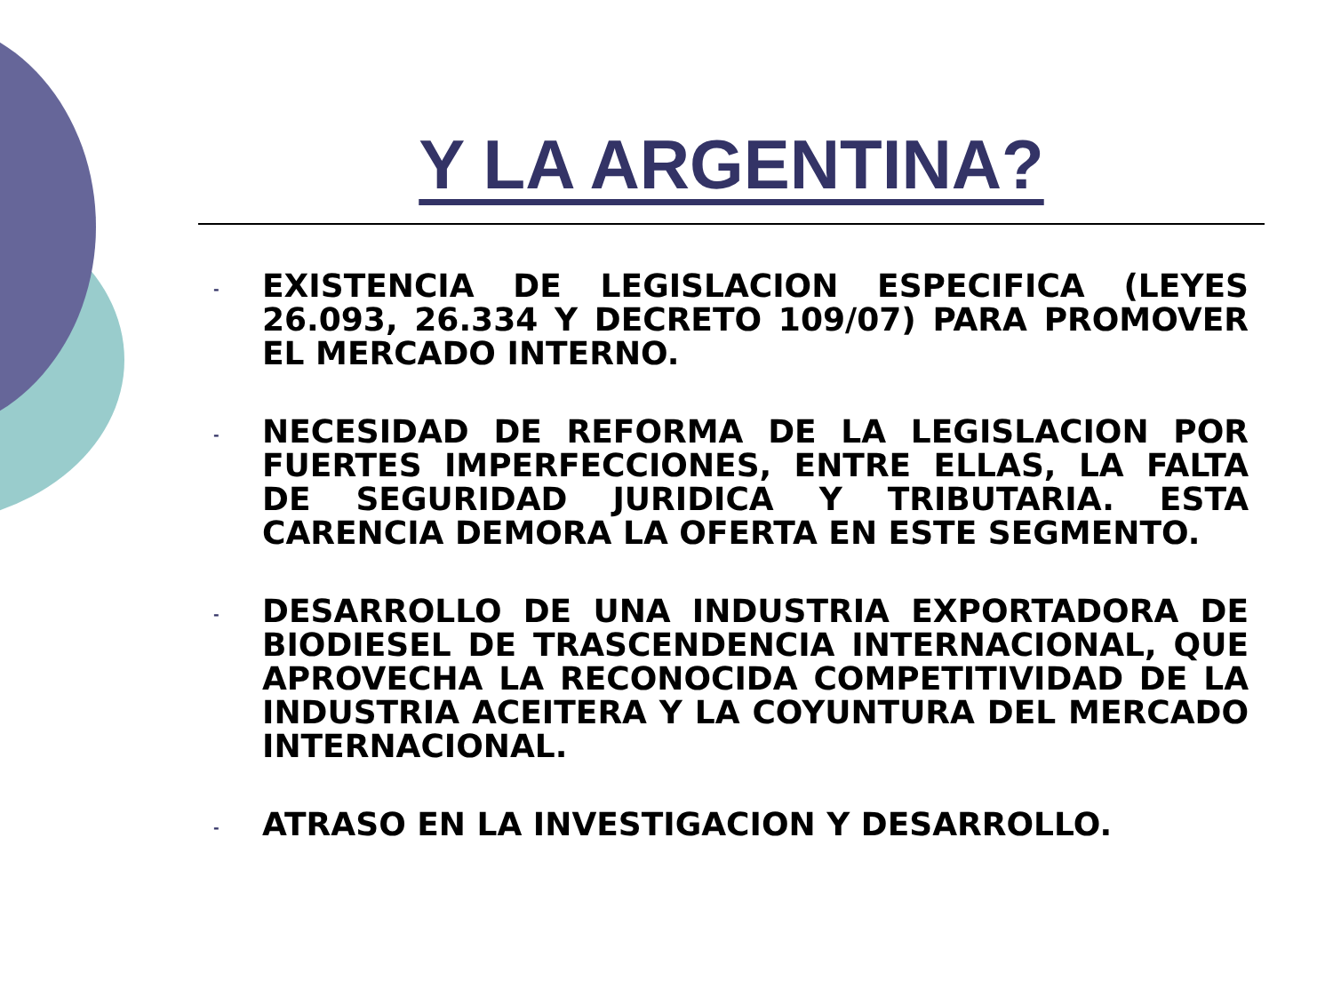Y LA ARGENTINA?
- EXISTENCIA DE LEGISLACION ESPECIFICA (LEYES 26.093, 26.334 Y DECRETO 109/07) PARA PROMOVER EL MERCADO INTERNO.
- NECESIDAD DE REFORMA DE LA LEGISLACION POR FUERTES IMPERFECCIONES, ENTRE ELLAS, LA FALTA DE SEGURIDAD JURIDICA Y TRIBUTARIA. ESTA CARENCIA DEMORA LA OFERTA EN ESTE SEGMENTO.
- DESARROLLO DE UNA INDUSTRIA EXPORTADORA DE BIODIESEL DE TRASCENDENCIA INTERNACIONAL, QUE APROVECHA LA RECONOCIDA COMPETITIVIDAD DE LA INDUSTRIA ACEITERA Y LA COYUNTURA DEL MERCADO INTERNACIONAL.
- ATRASO EN LA INVESTIGACION Y DESARROLLO.